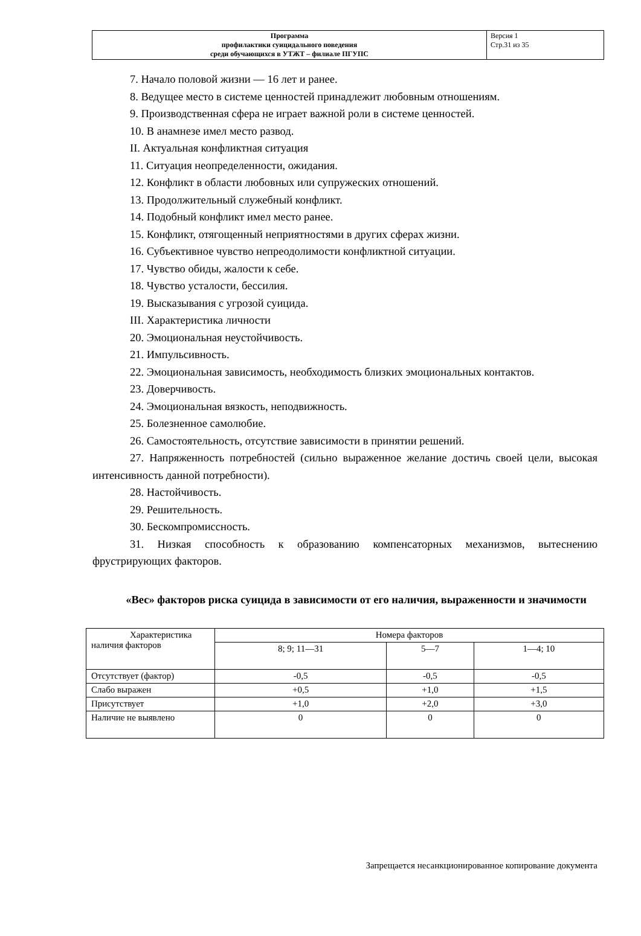| Программа профилактики суицидального поведения среди обучающихся в УТЖТ – филиале ПГУПС | Версия 1 Стр.31 из 35 |
7. Начало половой жизни — 16 лет и ранее.
8. Ведущее место в системе ценностей принадлежит любовным отношениям.
9. Производственная сфера не играет важной роли в системе ценностей.
10. В анамнезе имел место развод.
II. Актуальная конфликтная ситуация
11. Ситуация неопределенности, ожидания.
12. Конфликт в области любовных или супружеских отношений.
13. Продолжительный служебный конфликт.
14. Подобный конфликт имел место ранее.
15. Конфликт, отягощенный неприятностями в других сферах жизни.
16. Субъективное чувство непреодолимости конфликтной ситуации.
17. Чувство обиды, жалости к себе.
18. Чувство усталости, бессилия.
19. Высказывания с угрозой суицида.
III. Характеристика личности
20. Эмоциональная неустойчивость.
21. Импульсивность.
22. Эмоциональная зависимость, необходимость близких эмоциональных контактов.
23. Доверчивость.
24. Эмоциональная вязкость, неподвижность.
25. Болезненное самолюбие.
26. Самостоятельность, отсутствие зависимости в принятии решений.
27. Напряженность потребностей (сильно выраженное желание достичь своей цели, высокая интенсивность данной потребности).
28. Настойчивость.
29. Решительность.
30. Бескомпромиссность.
31. Низкая способность к образованию компенсаторных механизмов, вытеснению фрустрирующих факторов.
«Вес» факторов риска суицида в зависимости от его наличия, выраженности и значимости
| Характеристика наличия факторов | Номера факторов | | |
| | 8; 9; 11—31 | 5—7 | 1—4; 10 |
| Отсутствует (фактор) | -0,5 | -0,5 | -0,5 |
| Слабо выражен | +0,5 | +1,0 | +1,5 |
| Присутствует | +1,0 | +2,0 | +3,0 |
| Наличие не выявлено | 0 | 0 | 0 |
Запрещается несанкционированное копирование документа